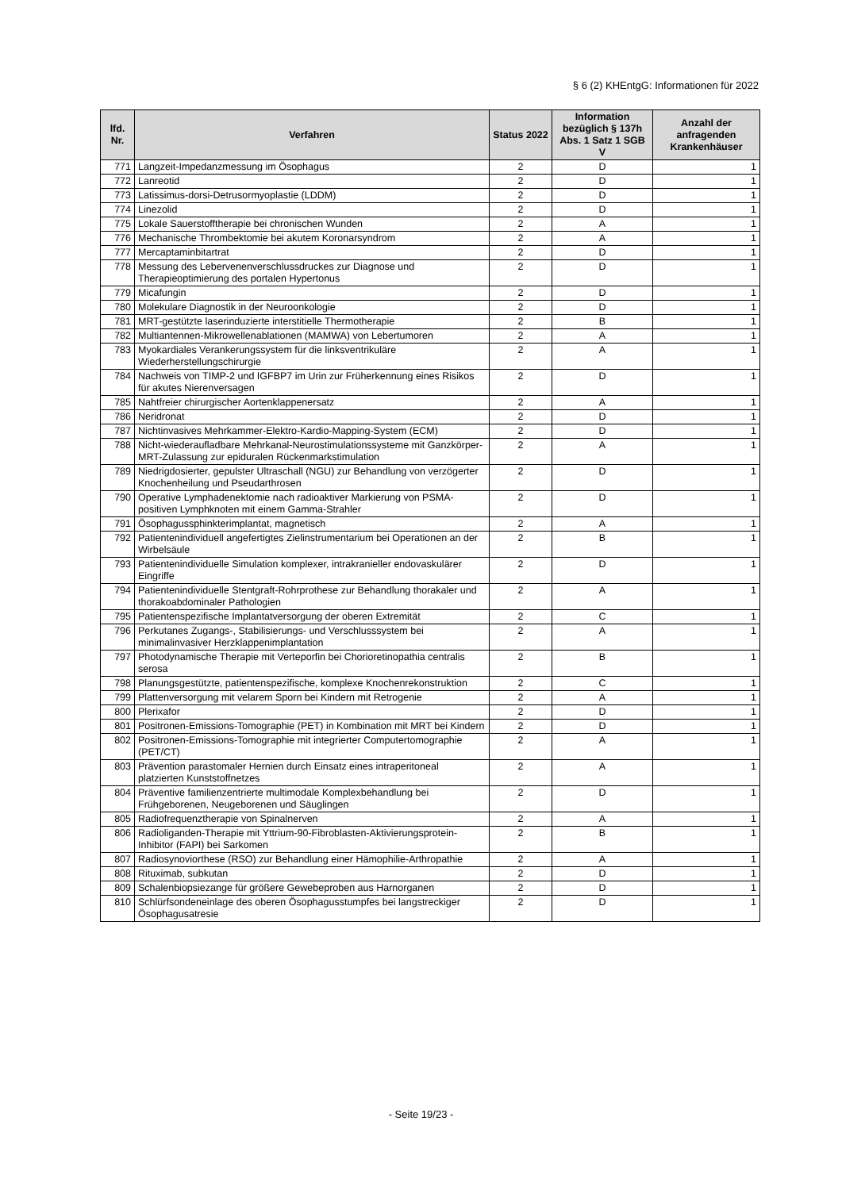§ 6 (2) KHEntgG: Informationen für 2022
| lfd. Nr. | Verfahren | Status 2022 | Information bezüglich § 137h Abs. 1 Satz 1 SGB V | Anzahl der anfragenden Krankenhäuser |
| --- | --- | --- | --- | --- |
| 771 | Langzeit-Impedanzmessung im Ösophagus | 2 | D | 1 |
| 772 | Lanreotid | 2 | D | 1 |
| 773 | Latissimus-dorsi-Detrusormyoplastie (LDDM) | 2 | D | 1 |
| 774 | Linezolid | 2 | D | 1 |
| 775 | Lokale Sauerstofftherapie bei chronischen Wunden | 2 | A | 1 |
| 776 | Mechanische Thrombektomie bei akutem Koronarsyndrom | 2 | A | 1 |
| 777 | Mercaptaminbitartrat | 2 | D | 1 |
| 778 | Messung des Lebervenenverschlussdruckes zur Diagnose und Therapieoptimierung des portalen Hypertonus | 2 | D | 1 |
| 779 | Micafungin | 2 | D | 1 |
| 780 | Molekulare Diagnostik in der Neuroonkologie | 2 | D | 1 |
| 781 | MRT-gestützte laserinduzierte interstitielle Thermotherapie | 2 | B | 1 |
| 782 | Multiantennen-Mikrowellenablationen (MAMWA) von Lebertumoren | 2 | A | 1 |
| 783 | Myokardiales Verankerungssystem für die linksventrikuläre Wiederherstellungschirurgie | 2 | A | 1 |
| 784 | Nachweis von TIMP-2 und IGFBP7 im Urin zur Früherkennung eines Risikos für akutes Nierenversagen | 2 | D | 1 |
| 785 | Nahtfreier chirurgischer Aortenklappenersatz | 2 | A | 1 |
| 786 | Neridronat | 2 | D | 1 |
| 787 | Nichtinvasives Mehrkammer-Elektro-Kardio-Mapping-System (ECM) | 2 | D | 1 |
| 788 | Nicht-wiederaufladbare Mehrkanal-Neurostimulationssysteme mit Ganzkörper-MRT-Zulassung zur epiduralen Rückenmarkstimulation | 2 | A | 1 |
| 789 | Niedrigdosierter, gepulster Ultraschall (NGU) zur Behandlung von verzögerter Knochenheilung und Pseudarthrosen | 2 | D | 1 |
| 790 | Operative Lymphadenektomie nach radioaktiver Markierung von PSMA-positiven Lymphknoten mit einem Gamma-Strahler | 2 | D | 1 |
| 791 | Ösophagussphinkterimplantat, magnetisch | 2 | A | 1 |
| 792 | Patientenindividuell angefertigtes Zielinstrumentarium bei Operationen an der Wirbelsäule | 2 | B | 1 |
| 793 | Patientenindividuelle Simulation komplexer, intrakranieller endovaskulärer Eingriffe | 2 | D | 1 |
| 794 | Patientenindividuelle Stentgraft-Rohrprothese zur Behandlung thorakaler und thorakoabdominaler Pathologien | 2 | A | 1 |
| 795 | Patientenspezifische Implantatversorgung der oberen Extremität | 2 | C | 1 |
| 796 | Perkutanes Zugangs-, Stabilisierungs- und Verschlusssystem bei minimalinvasiver Herzklappenimplantation | 2 | A | 1 |
| 797 | Photodynamische Therapie mit Verteporfin bei Chorioretinopathia centralis serosa | 2 | B | 1 |
| 798 | Planungsgestützte, patientenspezifische, komplexe Knochenrekonstruktion | 2 | C | 1 |
| 799 | Plattenversorgung mit velarem Sporn bei Kindern mit Retrogenie | 2 | A | 1 |
| 800 | Plerixafor | 2 | D | 1 |
| 801 | Positronen-Emissions-Tomographie (PET) in Kombination mit MRT bei Kindern | 2 | D | 1 |
| 802 | Positronen-Emissions-Tomographie mit integrierter Computertomographie (PET/CT) | 2 | A | 1 |
| 803 | Prävention parastomaler Hernien durch Einsatz eines intraperitoneal platzierten Kunststoffnetzes | 2 | A | 1 |
| 804 | Präventive familienzentrierte multimodale Komplexbehandlung bei Frühgeborenen, Neugeborenen und Säuglingen | 2 | D | 1 |
| 805 | Radiofrequenztherapie von Spinalnerven | 2 | A | 1 |
| 806 | Radioliganden-Therapie mit Yttrium-90-Fibroblasten-Aktivierungsprotein-Inhibitor (FAPI) bei Sarkomen | 2 | B | 1 |
| 807 | Radiosynoviorthese (RSO) zur Behandlung einer Hämophilie-Arthropathie | 2 | A | 1 |
| 808 | Rituximab, subkutan | 2 | D | 1 |
| 809 | Schalenbiopsiezange für größere Gewebeproben aus Harnorganen | 2 | D | 1 |
| 810 | Schlürfsondeneinlage des oberen Ösophagusstumpfes bei langstreckiger Ösophagusatresie | 2 | D | 1 |
- Seite 19/23 -